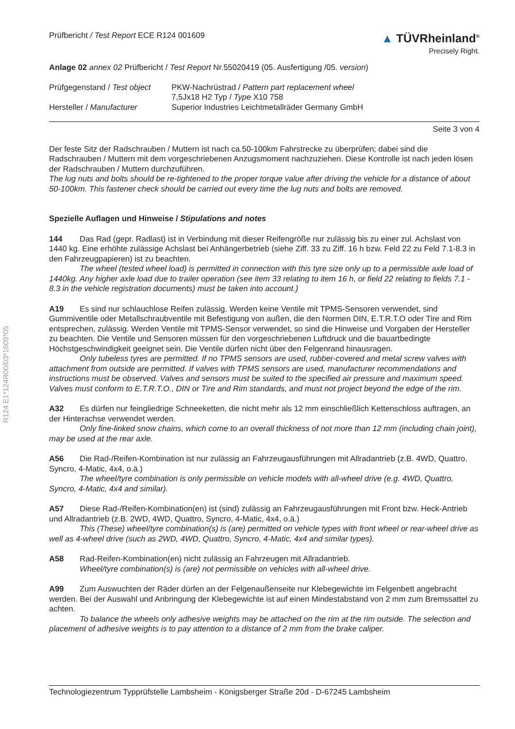R124 E1*124R00/03*1609*05
Prüfbericht / Test Report ECE R124 001609
▲ TÜVRheinland<sup>®</sup>
Precisely Right.
Anlage 02 annex 02 Prüfbericht / Test Report Nr.55020419 (05. Ausfertigung /05. version)
Prüfgegenstand / Test object
PKW-Nachrüstrad / Pattern part replacement wheel
7,5Jx18 H2 Typ / Type X10 758
Hersteller / Manufacturer
Superior Industries Leichtmetallräder Germany GmbH
Seite 3 von 4
Der feste Sitz der Radschrauben / Muttern ist nach ca.50-100km Fahrstrecke zu überprüfen; dabei sind die Radschrauben / Muttern mit dem vorgeschriebenen Anzugsmoment nachzuziehen. Diese Kontrolle ist nach jeden lösen der Radschrauben / Muttern durchzuführen.
The lug nuts and bolts should be re-tightened to the proper torque value after driving the vehicle for a distance of about 50-100km. This fastener check should be carried out every time the lug nuts and bolts are removed.
Spezielle Auflagen und Hinweise / Stipulations and notes
144 Das Rad (gepr. Radlast) ist in Verbindung mit dieser Reifengröße nur zulässig bis zu einer zul. Achslast von 1440 kg. Eine erhöhte zulässige Achslast bei Anhängerbetrieb (siehe Ziff. 33 zu Ziff. 16 h bzw. Feld 22 zu Feld 7.1-8.3 in den Fahrzeugpapieren) ist zu beachten.
The wheel (tested wheel load) is permitted in connection with this tyre size only up to a permissible axle load of 1440kg. Any higher axle load due to trailer operation (see item 33 relating to item 16 h, or field 22 relating to fields 7.1 - 8.3 in the vehicle registration documents) must be taken into account.)
A19 Es sind nur schlauchlose Reifen zulässig. Werden keine Ventile mit TPMS-Sensoren verwendet, sind Gummiventile oder Metallschraubventile mit Befestigung von außen, die den Normen DIN, E.T.R.T.O oder Tire and Rim entsprechen, zulässig. Werden Ventile mit TPMS-Sensor verwendet, so sind die Hinweise und Vorgaben der Hersteller zu beachten. Die Ventile und Sensoren müssen für den vorgeschriebenen Luftdruck und die bauartbedingte Höchstgeschwindigkeit geeignet sein. Die Ventile dürfen nicht über den Felgenrand hinausragen.
Only tubeless tyres are permitted. If no TPMS sensors are used, rubber-covered and metal screw valves with attachment from outside are permitted. If valves with TPMS sensors are used, manufacturer recommendations and instructions must be observed. Valves and sensors must be suited to the specified air pressure and maximum speed. Valves must conform to E.T.R.T.O., DIN or Tire and Rim standards, and must not project beyond the edge of the rim.
A32 Es dürfen nur feingliedrige Schneeketten, die nicht mehr als 12 mm einschließlich Kettenschloss auftragen, an der Hinterachse verwendet werden.
Only fine-linked snow chains, which come to an overall thickness of not more than 12 mm (including chain joint), may be used at the rear axle.
A56 Die Rad-/Reifen-Kombination ist nur zulässig an Fahrzeugausführungen mit Allradantrieb (z.B. 4WD, Quattro, Syncro, 4-Matic, 4x4, o.ä.)
The wheel/tyre combination is only permissible on vehicle models with all-wheel drive (e.g. 4WD, Quattro, Syncro, 4-Matic, 4x4 and similar).
A57 Diese Rad-/Reifen-Kombination(en) ist (sind) zulässig an Fahrzeugausführungen mit Front bzw. Heck-Antrieb und Allradantrieb (z.B. 2WD, 4WD, Quattro, Syncro, 4-Matic, 4x4, o.ä.)
This (These) wheel/tyre combination(s) is (are) permitted on vehicle types with front wheel or rear-wheel drive as well as 4-wheel drive (such as 2WD, 4WD, Quattro, Syncro, 4-Matic, 4x4 and similar types).
A58 Rad-Reifen-Kombination(en) nicht zulässig an Fahrzeugen mit Allradantrieb.
Wheel/tyre combination(s) is (are) not permissible on vehicles with all-wheel drive.
A99 Zum Auswuchten der Räder dürfen an der Felgenaußenseite nur Klebegewichte im Felgenbett angebracht werden. Bei der Auswahl und Anbringung der Klebegewichte ist auf einen Mindestabstand von 2 mm zum Bremssattel zu achten.
To balance the wheels only adhesive weights may be attached on the rim at the rim outside. The selection and placement of adhesive weights is to pay attention to a distance of 2 mm from the brake caliper.
Technologiezentrum Typprüfstelle Lambsheim - Königsberger Straße 20d - D-67245 Lambsheim